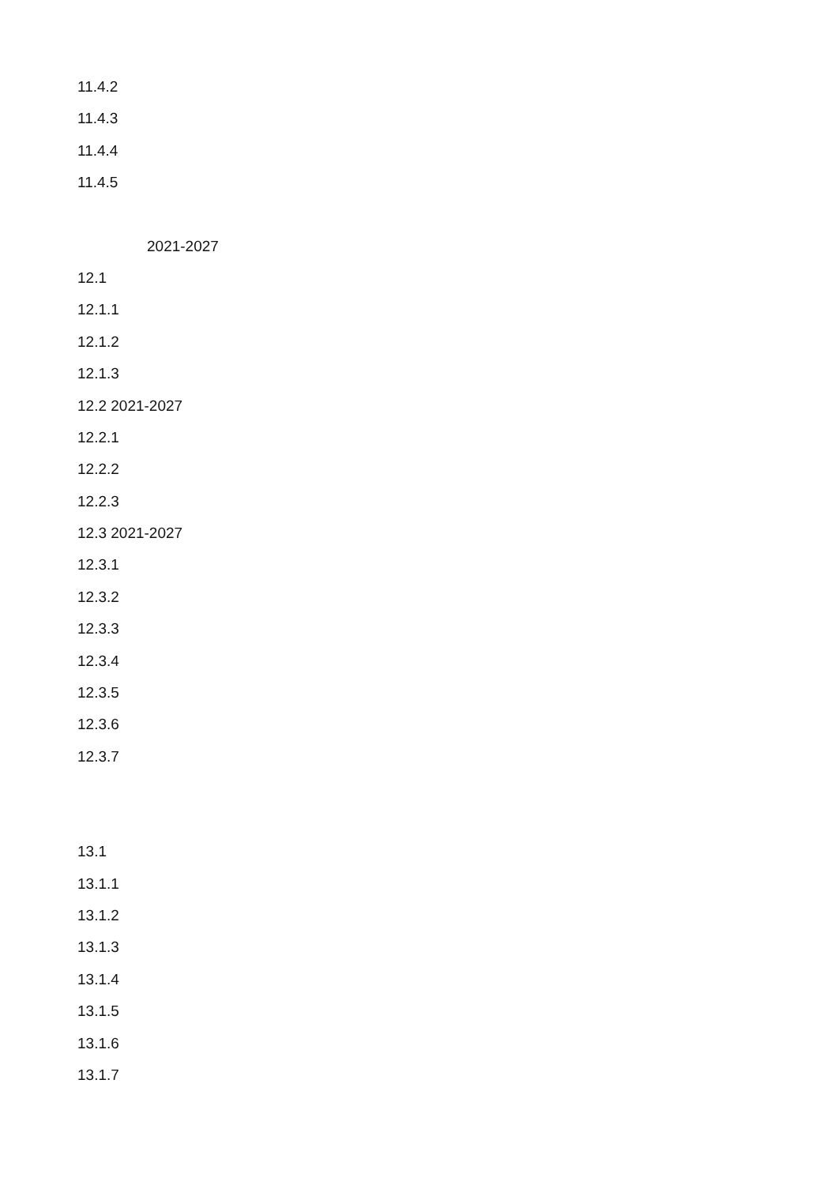11.4.2
11.4.3
11.4.4
11.4.5
2021-2027
12.1
12.1.1
12.1.2
12.1.3
12.2 2021-2027
12.2.1
12.2.2
12.2.3
12.3 2021-2027
12.3.1
12.3.2
12.3.3
12.3.4
12.3.5
12.3.6
12.3.7
13.1
13.1.1
13.1.2
13.1.3
13.1.4
13.1.5
13.1.6
13.1.7